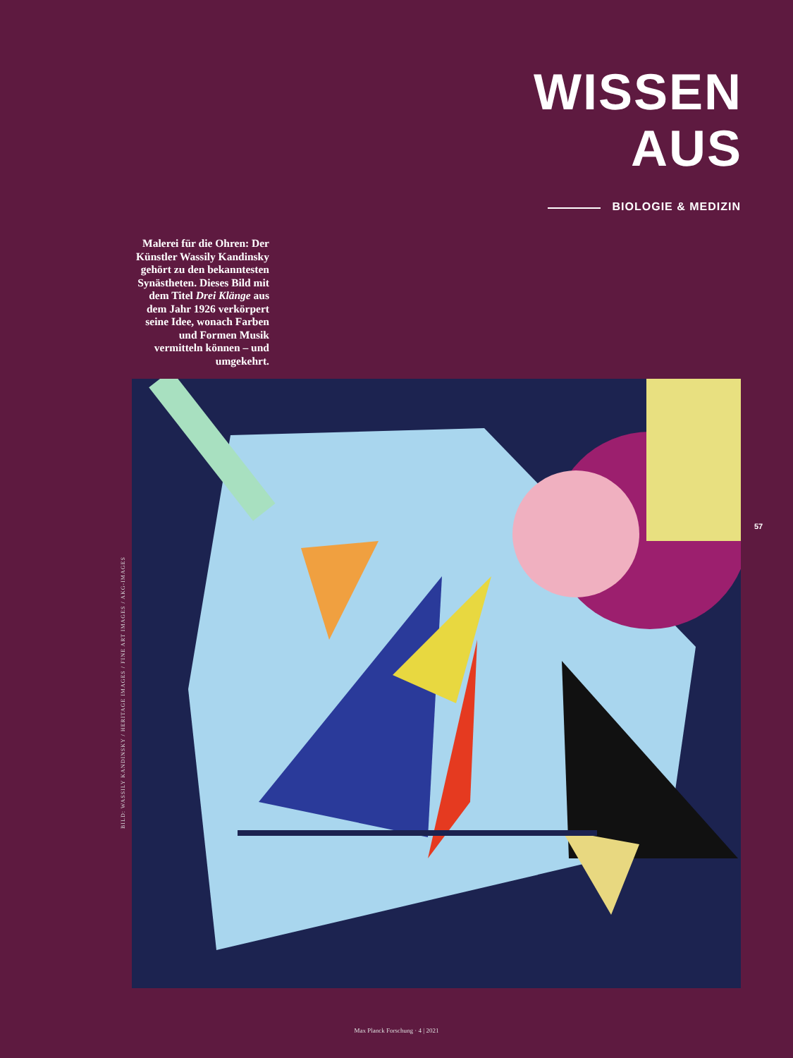WISSEN
AUS
BIOLOGIE & MEDIZIN
Malerei für die Ohren: Der Künstler Wassily Kandinsky gehört zu den bekanntesten Synästheten. Dieses Bild mit dem Titel Drei Klänge aus dem Jahr 1926 verkörpert seine Idee, wonach Farben und Formen Musik vermitteln können – und umgekehrt.
BILD: WASSILY KANDINSKY / HERITAGE IMAGES / FINE ART IMAGES / AKG-IMAGES
57
Max Planck Forschung · 4 | 2021